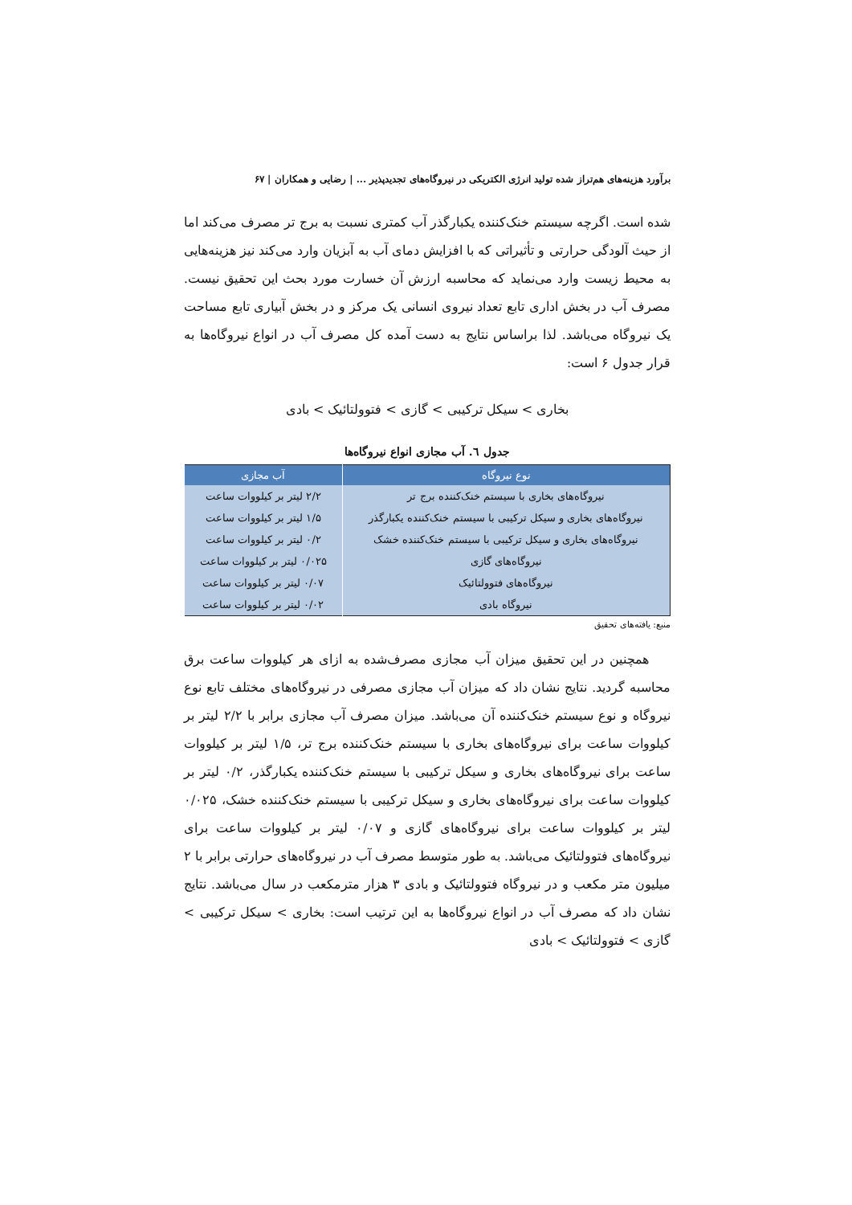برآورد هزینه‌های هم‌تراز شده تولید انرژی الکتریکی در نیروگاه‌های تجدیدپذیر ... | رضایی و همکاران | ۶۷
شده است. اگرچه سیستم خنک‌کننده یکبارگذر آب کمتری نسبت به برج تر مصرف می‌کند اما از حیث آلودگی حرارتی و تأثیراتی که با افزایش دمای آب به آبزیان وارد می‌کند نیز هزینه‌هایی به محیط زیست وارد می‌نماید که محاسبه ارزش آن خسارت مورد بحث این تحقیق نیست. مصرف آب در بخش اداری تابع تعداد نیروی انسانی یک مرکز و در بخش آبیاری تابع مساحت یک نیروگاه می‌باشد. لذا براساس نتایج به دست آمده کل مصرف آب در انواع نیروگاه‌ها به قرار جدول ۶ است:
بخاری > سیکل ترکیبی > گازی > فتوولتائیک > بادی
جدول ٦. آب مجازی انواع نیروگاه‌ها
| نوع نیروگاه | آب مجازی |
| --- | --- |
| نیروگاه‌های بخاری با سیستم خنک‌کننده برج تر | ۲/۲ لیتر بر کیلووات ساعت |
| نیروگاه‌های بخاری و سیکل ترکیبی با سیستم خنک‌کننده یکبارگذر | ۱/۵ لیتر بر کیلووات ساعت |
| نیروگاه‌های بخاری و سیکل ترکیبی با سیستم خنک‌کننده خشک | ۰/۲ لیتر بر کیلووات ساعت |
| نیروگاه‌های گازی | ۰/۰۲۵ لیتر بر کیلووات ساعت |
| نیروگاه‌های فتوولتائیک | ۰/۰۷ لیتر بر کیلووات ساعت |
| نیروگاه بادی | ۰/۰۲ لیتر بر کیلووات ساعت |
منبع: یافته‌های تحقیق
همچنین در این تحقیق میزان آب مجازی مصرف‌شده به ازای هر کیلووات ساعت برق محاسبه گردید. نتایج نشان داد که میزان آب مجازی مصرفی در نیروگاه‌های مختلف تابع نوع نیروگاه و نوع سیستم خنک‌کننده آن می‌باشد. میزان مصرف آب مجازی برابر با ۲/۲ لیتر بر کیلووات ساعت برای نیروگاه‌های بخاری با سیستم خنک‌کننده برج تر، ۱/۵ لیتر بر کیلووات ساعت برای نیروگاه‌های بخاری و سیکل ترکیبی با سیستم خنک‌کننده یکبارگذر، ۰/۲ لیتر بر کیلووات ساعت برای نیروگاه‌های بخاری و سیکل ترکیبی با سیستم خنک‌کننده خشک، ۰/۰۲۵ لیتر بر کیلووات ساعت برای نیروگاه‌های گازی و ۰/۰۷ لیتر بر کیلووات ساعت برای نیروگاه‌های فتوولتائیک می‌باشد. به طور متوسط مصرف آب در نیروگاه‌های حرارتی برابر با ۲ میلیون متر مکعب و در نیروگاه فتوولتائیک و بادی ۳ هزار مترمکعب در سال می‌باشد. نتایج نشان داد که مصرف آب در انواع نیروگاه‌ها به این ترتیب است: بخاری > سیکل ترکیبی > گازی > فتوولتائیک > بادی